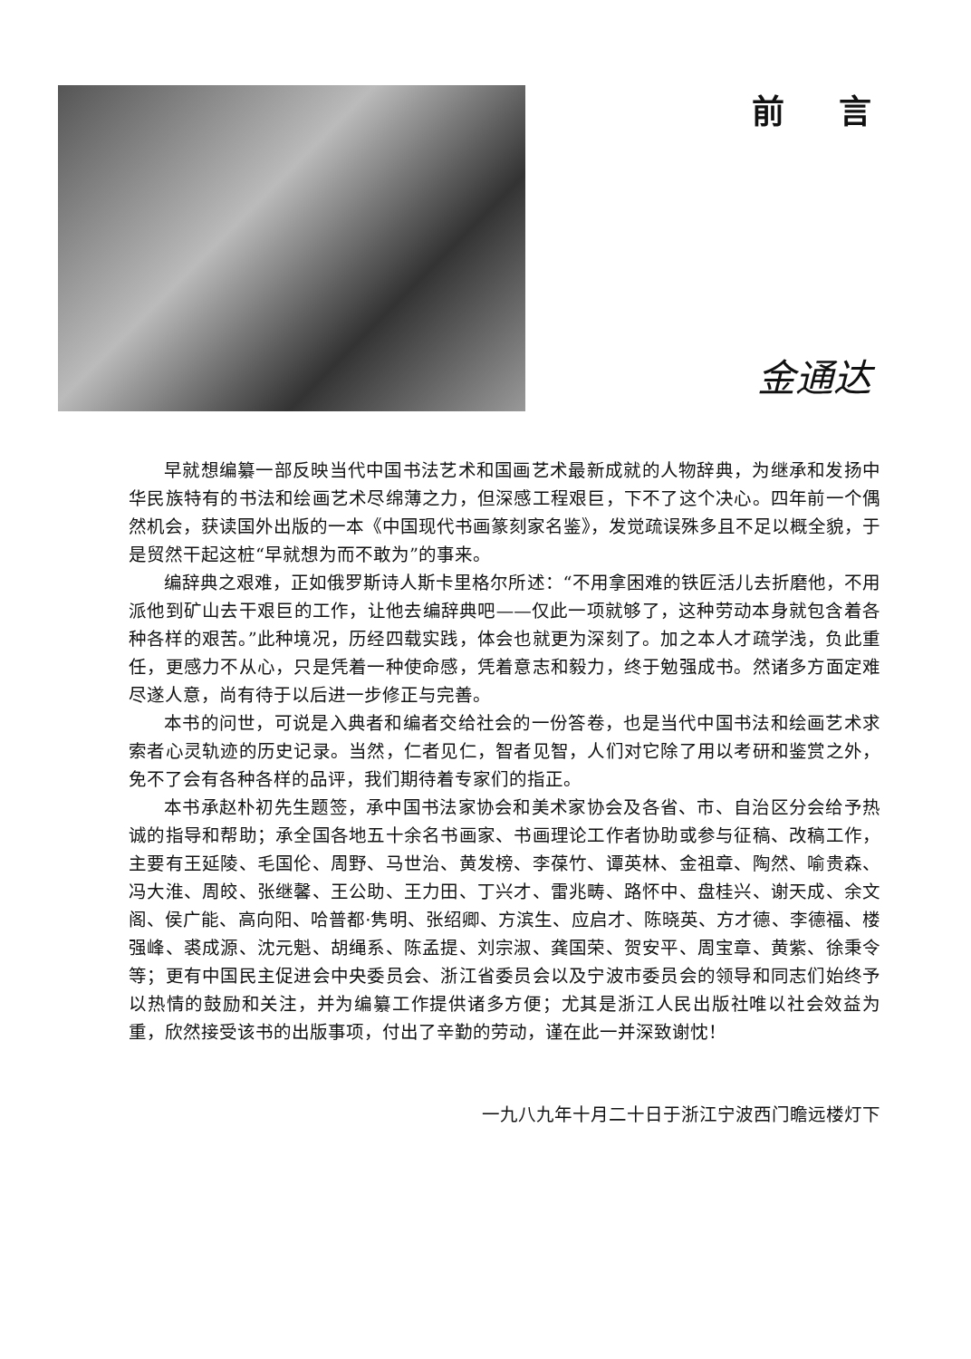前言
金通达
早就想编纂一部反映当代中国书法艺术和国画艺术最新成就的人物辞典，为继承和发扬中华民族特有的书法和绘画艺术尽绵薄之力，但深感工程艰巨，下不了这个决心。四年前一个偶然机会，获读国外出版的一本《中国现代书画篆刻家名鉴》，发觉疏误殊多且不足以概全貌，于是贸然干起这桩“早就想为而不敢为”的事来。
编辞典之艰难，正如俄罗斯诗人斯卡里格尔所述：“不用拿困难的铁匠活儿去折磨他，不用派他到矿山去干艰巨的工作，让他去编辞典吧——仅此一项就够了，这种劳动本身就包含着各种各样的艰苦。”此种境况，历经四载实践，体会也就更为深刻了。加之本人才疏学浅，负此重任，更感力不从心，只是凭着一种使命感，凭着意志和毅力，终于勉强成书。然诸多方面定难尽遂人意，尚有待于以后进一步修正与完善。
本书的问世，可说是入典者和编者交给社会的一份答卷，也是当代中国书法和绘画艺术求索者心灵轨迹的历史记录。当然，仁者见仁，智者见智，人们对它除了用以考研和鉴赏之外，免不了会有各种各样的品评，我们期待着专家们的指正。
本书承赵朴初先生题签，承中国书法家协会和美术家协会及各省、市、自治区分会给予热诚的指导和帮助；承全国各地五十余名书画家、书画理论工作者协助或参与征稿、改稿工作，主要有王延陵、毛国伦、周野、马世治、黄发榜、李葆竹、谭英林、金祖章、陶然、喻贵森、冯大淮、周皎、张继馨、王公助、王力田、丁兴才、雷兆畴、路怀中、盘桂兴、谢天成、余文阁、侯广能、高向阳、哈普都·隽明、张绍卿、方滨生、应启才、陈晓英、方才德、李德福、楼强峰、裘成源、沈元魁、胡绳系、陈孟提、刘宗淑、龚国荣、贺安平、周宝章、黄紫、徐秉令等；更有中国民主促进会中央委员会、浙江省委员会以及宁波市委员会的领导和同志们始终予以热情的鼓励和关注，并为编纂工作提供诸多方便；尤其是浙江人民出版社唯以社会效益为重，欣然接受该书的出版事项，付出了辛勤的劳动，谨在此一并深致谢忱！
一九八九年十月二十日于浙江宁波西门瞻远楼灯下